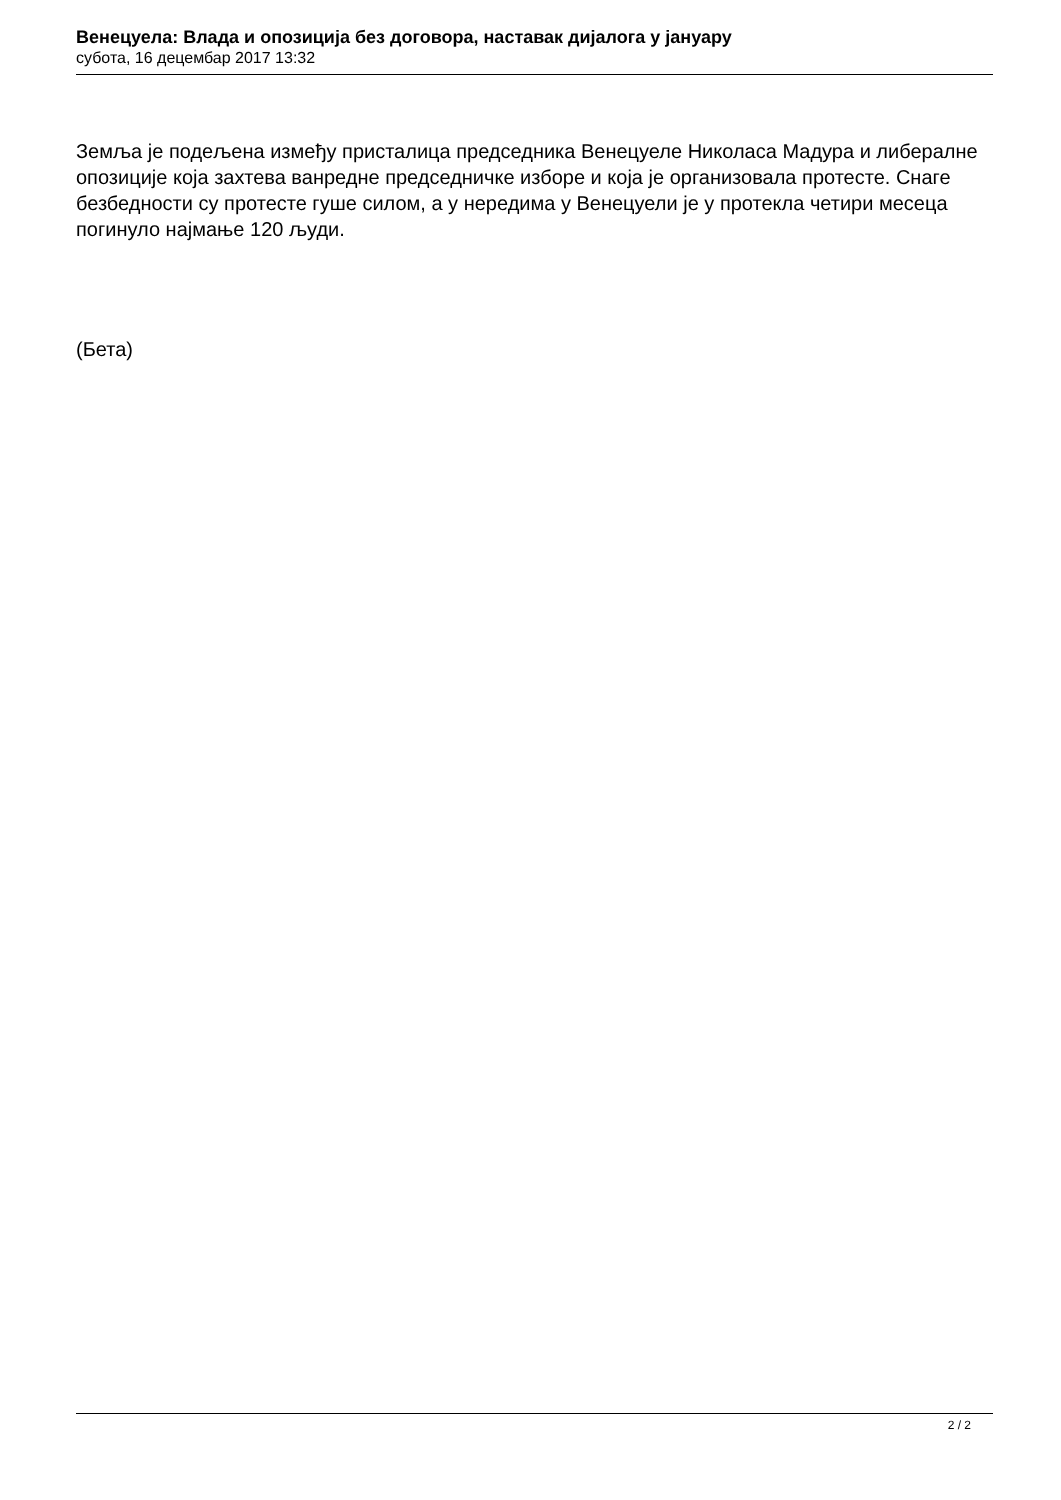Венецуела: Влада и опозиција без договора, наставак дијалога у јануару
субота, 16 децембар 2017 13:32
Земља је подељена између присталица председника Венецуеле Николаса Мадура и либералне опозиције која захтева ванредне председничке изборе и која је организовала протесте. Снаге безбедности су протесте гуше силом, а у нередима у Венецуели је у протекла четири месеца погинуло најмање 120 људи.
(Бета)
2 / 2